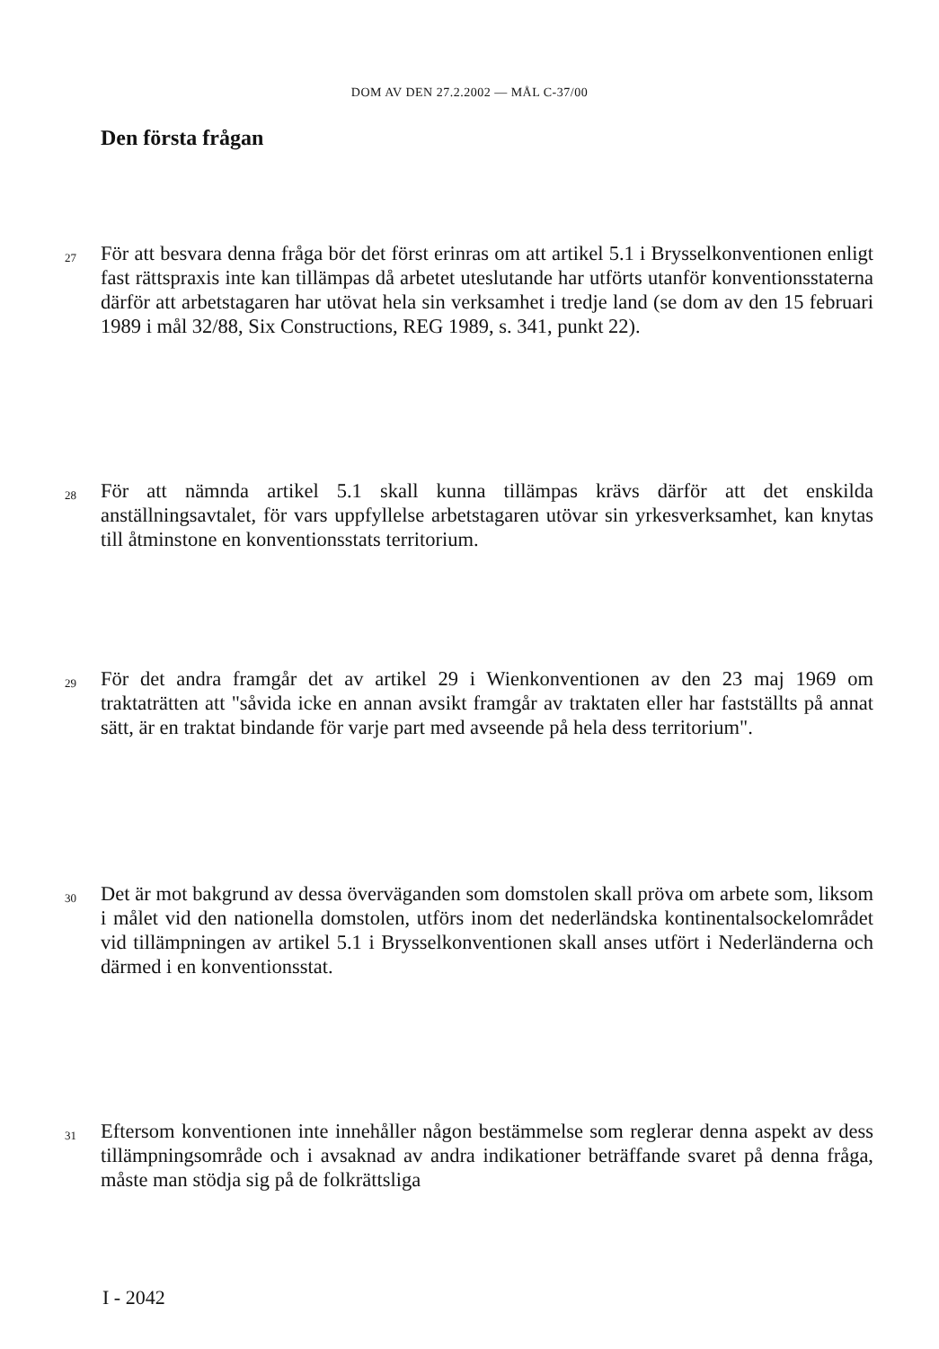DOM AV DEN 27.2.2002 — MÅL C-37/00
Den första frågan
27 För att besvara denna fråga bör det först erinras om att artikel 5.1 i Brysselkonventionen enligt fast rättspraxis inte kan tillämpas då arbetet uteslutande har utförts utanför konventionsstaterna därför att arbetstagaren har utövat hela sin verksamhet i tredje land (se dom av den 15 februari 1989 i mål 32/88, Six Constructions, REG 1989, s. 341, punkt 22).
28 För att nämnda artikel 5.1 skall kunna tillämpas krävs därför att det enskilda anställningsavtalet, för vars uppfyllelse arbetstagaren utövar sin yrkesverksamhet, kan knytas till åtminstone en konventionsstats territorium.
29 För det andra framgår det av artikel 29 i Wienkonventionen av den 23 maj 1969 om traktaträtten att "såvida icke en annan avsikt framgår av traktaten eller har fastställts på annat sätt, är en traktat bindande för varje part med avseende på hela dess territorium".
30 Det är mot bakgrund av dessa överväganden som domstolen skall pröva om arbete som, liksom i målet vid den nationella domstolen, utförs inom det nederländska kontinentalsockelområdet vid tillämpningen av artikel 5.1 i Brysselkonventionen skall anses utfört i Nederländerna och därmed i en konventionsstat.
31 Eftersom konventionen inte innehåller någon bestämmelse som reglerar denna aspekt av dess tillämpningsområde och i avsaknad av andra indikationer beträffande svaret på denna fråga, måste man stödja sig på de folkrättsliga
I - 2042